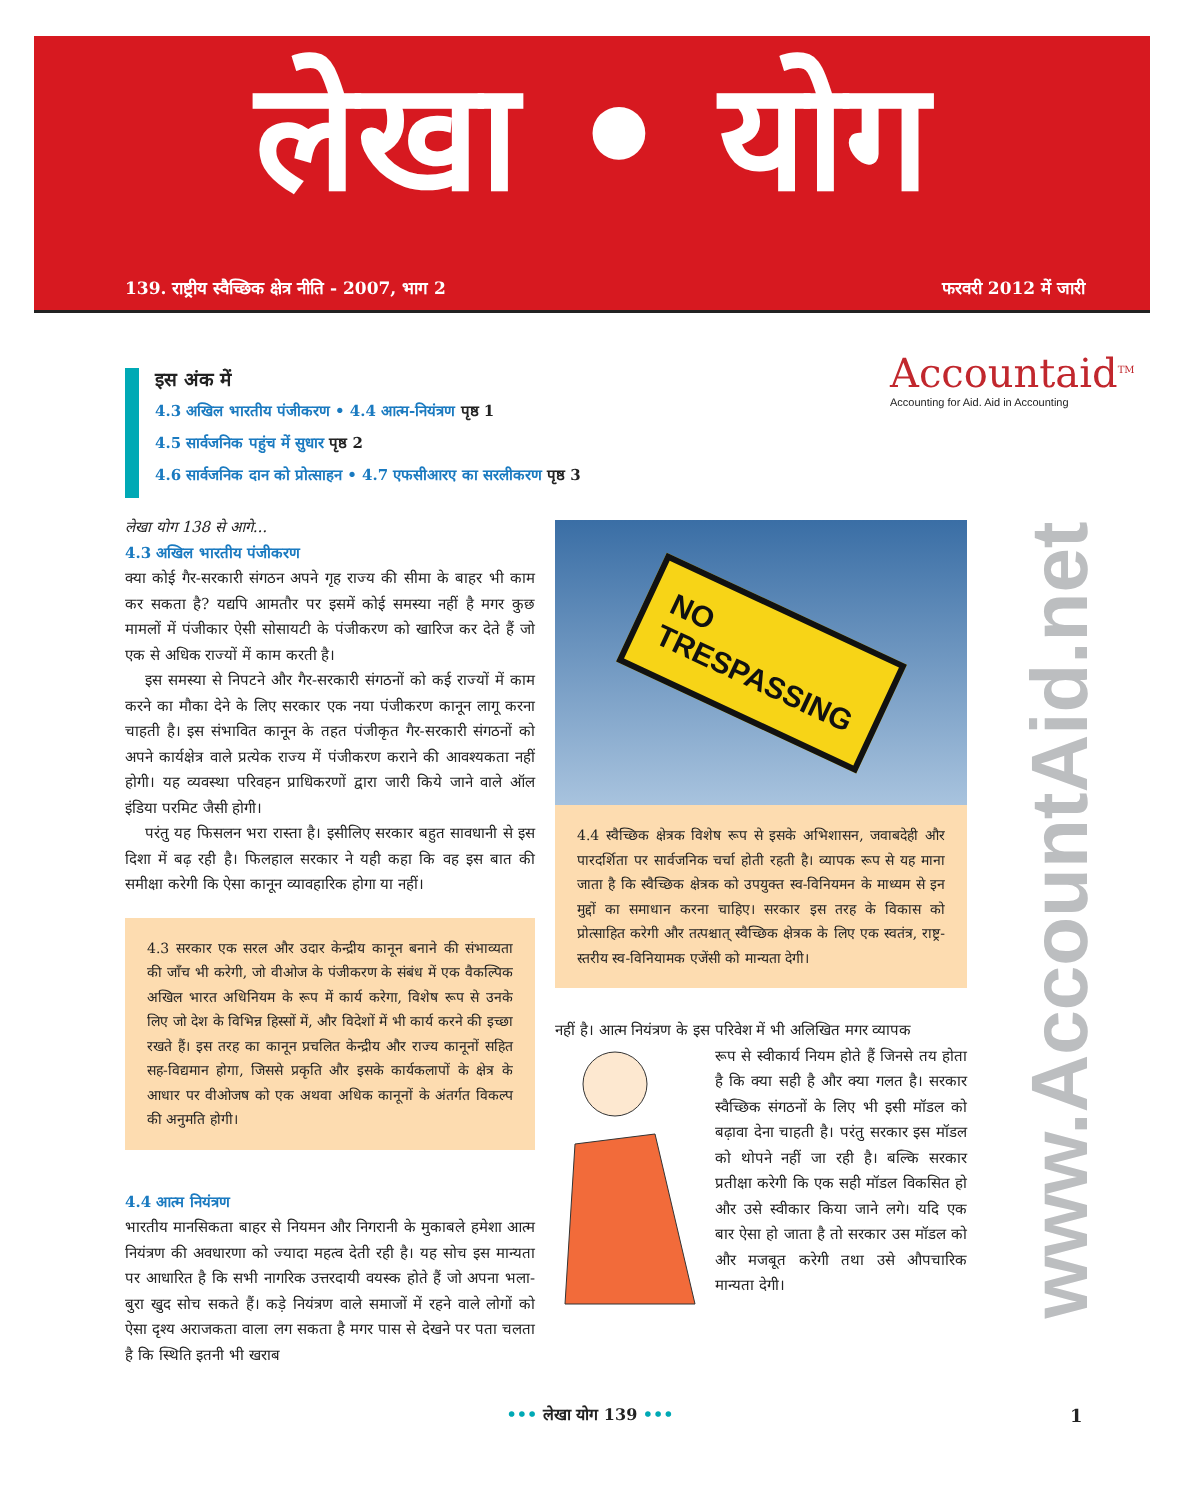लेखा • योग
139. राष्ट्रीय स्वैच्छिक क्षेत्र नीति - 2007, भाग 2 फरवरी 2012 में जारी
इस अंक में
4.3 अखिल भारतीय पंजीकरण • 4.4 आत्म-नियंत्रण पृष्ठ 1
4.5 सार्वजनिक पहुंच में सुधार पृष्ठ 2
4.6 सार्वजनिक दान को प्रोत्साहन • 4.7 एफसीआरए का सरलीकरण पृष्ठ 3
Accountaid<sup>TM</sup>
Accounting for Aid. Aid in Accounting
लेखा योग 138 से आगे...
4.3 अखिल भारतीय पंजीकरण
क्या कोई गैर-सरकारी संगठन अपने गृह राज्य की सीमा के बाहर भी काम कर सकता है? यद्यपि आमतौर पर इसमें कोई समस्या नहीं है मगर कुछ मामलों में पंजीकार ऐसी सोसायटी के पंजीकरण को खारिज कर देते हैं जो एक से अधिक राज्यों में काम करती है।
इस समस्या से निपटने और गैर-सरकारी संगठनों को कई राज्यों में काम करने का मौका देने के लिए सरकार एक नया पंजीकरण कानून लागू करना चाहती है। इस संभावित कानून के तहत पंजीकृत गैर-सरकारी संगठनों को अपने कार्यक्षेत्र वाले प्रत्येक राज्य में पंजीकरण कराने की आवश्यकता नहीं होगी। यह व्यवस्था परिवहन प्राधिकरणों द्वारा जारी किये जाने वाले ऑल इंडिया परमिट जैसी होगी।
परंतु यह फिसलन भरा रास्ता है। इसीलिए सरकार बहुत सावधानी से इस दिशा में बढ़ रही है। फिलहाल सरकार ने यही कहा कि वह इस बात की समीक्षा करेगी कि ऐसा कानून व्यावहारिक होगा या नहीं।
4.3 सरकार एक सरल और उदार केन्द्रीय कानून बनाने की संभाव्यता की जाँच भी करेगी, जो वीओज के पंजीकरण के संबंध में एक वैकल्पिक अखिल भारत अधिनियम के रूप में कार्य करेगा, विशेष रूप से उनके लिए जो देश के विभिन्न हिस्सों में, और विदेशों में भी कार्य करने की इच्छा रखते हैं। इस तरह का कानून प्रचलित केन्द्रीय और राज्य कानूनों सहित सह-विद्यमान होगा, जिससे प्रकृति और इसके कार्यकलापों के क्षेत्र के आधार पर वीओजष को एक अथवा अधिक कानूनों के अंतर्गत विकल्प की अनुमति होगी।
4.4 आत्म नियंत्रण
भारतीय मानसिकता बाहर से नियमन और निगरानी के मुकाबले हमेशा आत्म नियंत्रण की अवधारणा को ज्यादा महत्व देती रही है। यह सोच इस मान्यता पर आधारित है कि सभी नागरिक उत्तरदायी वयस्क होते हैं जो अपना भला-बुरा खुद सोच सकते हैं। कड़े नियंत्रण वाले समाजों में रहने वाले लोगों को ऐसा दृश्य अराजकता वाला लग सकता है मगर पास से देखने पर पता चलता है कि स्थिति इतनी भी खराब
NO
TRESPASSING
4.4 स्वैच्छिक क्षेत्रक विशेष रूप से इसके अभिशासन, जवाबदेही और पारदर्शिता पर सार्वजनिक चर्चा होती रहती है। व्यापक रूप से यह माना जाता है कि स्वैच्छिक क्षेत्रक को उपयुक्त स्व-विनियमन के माध्यम से इन मुद्दों का समाधान करना चाहिए। सरकार इस तरह के विकास को प्रोत्साहित करेगी और तत्पश्चात् स्वैच्छिक क्षेत्रक के लिए एक स्वतंत्र, राष्ट्र-स्तरीय स्व-विनियामक एजेंसी को मान्यता देगी।
नहीं है। आत्म नियंत्रण के इस परिवेश में भी अलिखित मगर व्यापक
रूप से स्वीकार्य नियम होते हैं जिनसे तय होता है कि क्या सही है और क्या गलत है। सरकार स्वैच्छिक संगठनों के लिए भी इसी मॉडल को बढ़ावा देना चाहती है। परंतु सरकार इस मॉडल को थोपने नहीं जा रही है। बल्कि सरकार प्रतीक्षा करेगी कि एक सही मॉडल विकसित हो और उसे स्वीकार किया जाने लगे। यदि एक बार ऐसा हो जाता है तो सरकार उस मॉडल को और मजबूत करेगी तथा उसे औपचारिक मान्यता देगी।
www.AccountAid.net
••• लेखा योग 139 ••• 1